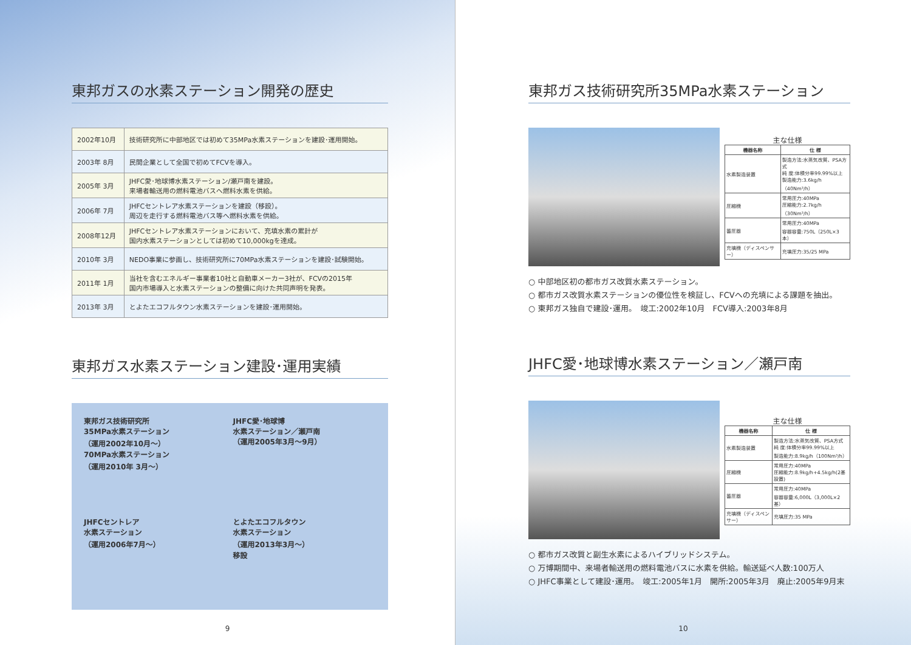東邦ガスの水素ステーション開発の歴史
| 2002年10月 | 技術研究所に中部地区では初めて35MPa水素ステーションを建設･運用開始。 |
| 2003年 8月 | 民間企業として全国で初めてFCVを導入。 |
| 2005年 3月 | JHFC愛･地球博水素ステーション/瀬戸南を建設。 来場者輸送用の燃料電池バスへ燃料水素を供給。 |
| 2006年 7月 | JHFCセントレア水素ステーションを建設（移設）。 周辺を走行する燃料電池バス等へ燃料水素を供給。 |
| 2008年12月 | JHFCセントレア水素ステーションにおいて、充填水素の累計が 国内水素ステーションとしては初めて10,000kgを達成。 |
| 2010年 3月 | NEDO事業に参画し、技術研究所に70MPa水素ステーションを建設･試験開始。 |
| 2011年 1月 | 当社を含むエネルギー事業者10社と自動車メーカー3社が、FCVの2015年 国内市場導入と水素ステーションの整備に向けた共同声明を発表。 |
| 2013年 3月 | とよたエコフルタウン水素ステーションを建設･運用開始。 |
東邦ガス水素ステーション建設･運用実績
東邦ガス技術研究所
35MPa水素ステーション
（運用2002年10月～）
70MPa水素ステーション
（運用2010年 3月～）
JHFC愛･地球博
水素ステーション／瀬戸南
（運用2005年3月～9月）
JHFCセントレア
水素ステーション
（運用2006年7月～）
とよたエコフルタウン
水素ステーション
（運用2013年3月～）
移設
9
東邦ガス技術研究所35MPa水素ステーション
主な仕様
| 機器名称 | 仕 様 |
| --- | --- |
| 水素製造装置 | 製造方法:水蒸気改質、PSA方式 純 度:体積分率99.99%以上 製造能力:3.6kg/h（40Nm³/h） |
| 圧縮機 | 常用圧力:40MPa 圧縮能力:2.7kg/h（30Nm³/h） |
| 蓄圧器 | 常用圧力:40MPa 容器容量:750L（250L×3本） |
| 充填機（ディスペンサー） | 充填圧力:35/25 MPa |
○ 中部地区初の都市ガス改質水素ステーション。
○ 都市ガス改質水素ステーションの優位性を検証し、FCVへの充填による課題を抽出。
○ 東邦ガス独自で建設･運用。　竣工:2002年10月　FCV導入:2003年8月
JHFC愛･地球博水素ステーション／瀬戸南
主な仕様
| 機器名称 | 仕 様 |
| --- | --- |
| 水素製造装置 | 製造方法:水蒸気改質、PSA方式 純 度:体積分率99.99%以上 製造能力:8.9kg/h（100Nm³/h） |
| 圧縮機 | 常用圧力:40MPa 圧縮能力:8.9kg/h+4.5kg/h(2基設置) |
| 蓄圧器 | 常用圧力:40MPa 容器容量:6,000L（3,000L×2基） |
| 充填機（ディスペンサー） | 充填圧力:35 MPa |
○ 都市ガス改質と副生水素によるハイブリッドシステム。
○ 万博期間中、来場者輸送用の燃料電池バスに水素を供給。輸送延べ人数:100万人
○ JHFC事業として建設･運用。　竣工:2005年1月　開所:2005年3月　廃止:2005年9月末
10